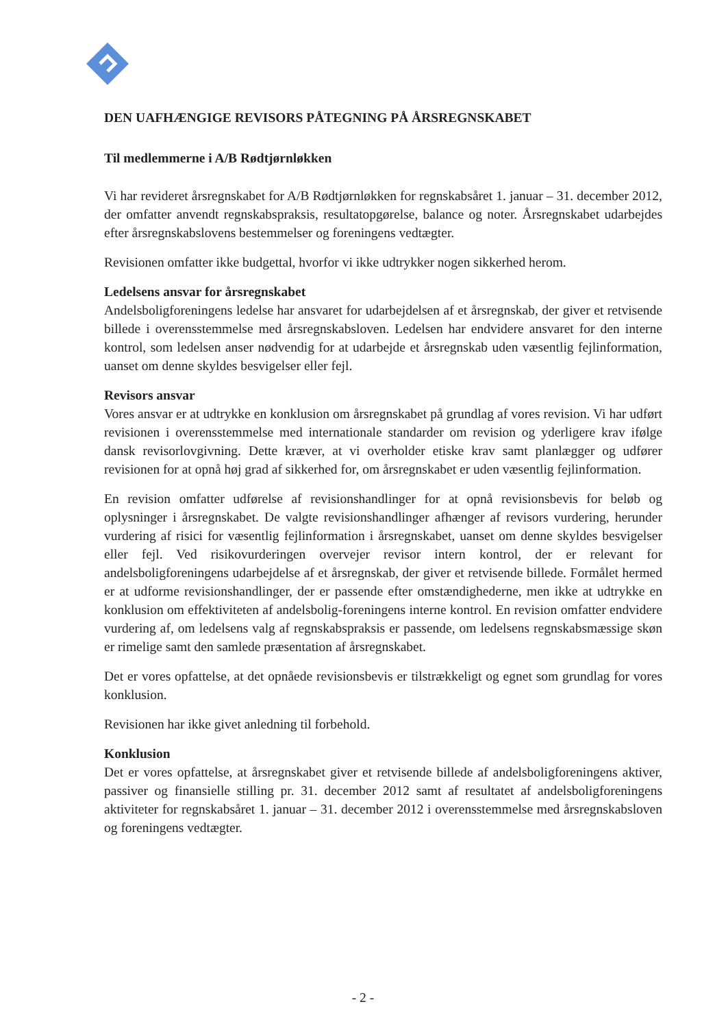DEN UAFHÆNGIGE REVISORS PÅTEGNING PÅ ÅRSREGNSKABET
Til medlemmerne i A/B Rødtjørnløkken
Vi har revideret årsregnskabet for A/B Rødtjørnløkken for regnskabsåret 1. januar – 31. december 2012, der omfatter anvendt regnskabspraksis, resultatopgørelse, balance og noter. Årsregnskabet udarbejdes efter årsregnskabslovens bestemmelser og foreningens vedtægter.
Revisionen omfatter ikke budgettal, hvorfor vi ikke udtrykker nogen sikkerhed herom.
Ledelsens ansvar for årsregnskabet
Andelsboligforeningens ledelse har ansvaret for udarbejdelsen af et årsregnskab, der giver et retvisende billede i overensstemmelse med årsregnskabsloven. Ledelsen har endvidere ansvaret for den interne kontrol, som ledelsen anser nødvendig for at udarbejde et årsregnskab uden væsentlig fejlinformation, uanset om denne skyldes besvigelser eller fejl.
Revisors ansvar
Vores ansvar er at udtrykke en konklusion om årsregnskabet på grundlag af vores revision. Vi har udført revisionen i overensstemmelse med internationale standarder om revision og yderligere krav ifølge dansk revisorlovgivning. Dette kræver, at vi overholder etiske krav samt planlægger og udfører revisionen for at opnå høj grad af sikkerhed for, om årsregnskabet er uden væsentlig fejlinformation.
En revision omfatter udførelse af revisionshandlinger for at opnå revisionsbevis for beløb og oplysninger i årsregnskabet. De valgte revisionshandlinger afhænger af revisors vurdering, herunder vurdering af risici for væsentlig fejlinformation i årsregnskabet, uanset om denne skyldes besvigelser eller fejl. Ved risikovurderingen overvejer revisor intern kontrol, der er relevant for andelsboligforeningens udarbejdelse af et årsregnskab, der giver et retvisende billede. Formålet hermed er at udforme revisionshandlinger, der er passende efter omstændighederne, men ikke at udtrykke en konklusion om effektiviteten af andelsbolig-foreningens interne kontrol. En revision omfatter endvidere vurdering af, om ledelsens valg af regnskabspraksis er passende, om ledelsens regnskabsmæssige skøn er rimelige samt den samlede præsentation af årsregnskabet.
Det er vores opfattelse, at det opnåede revisionsbevis er tilstrækkeligt og egnet som grundlag for vores konklusion.
Revisionen har ikke givet anledning til forbehold.
Konklusion
Det er vores opfattelse, at årsregnskabet giver et retvisende billede af andelsboligforeningens aktiver, passiver og finansielle stilling pr. 31. december 2012 samt af resultatet af andelsboligforeningens aktiviteter for regnskabsåret 1. januar – 31. december 2012 i overensstemmelse med årsregnskabsloven og foreningens vedtægter.
- 2 -